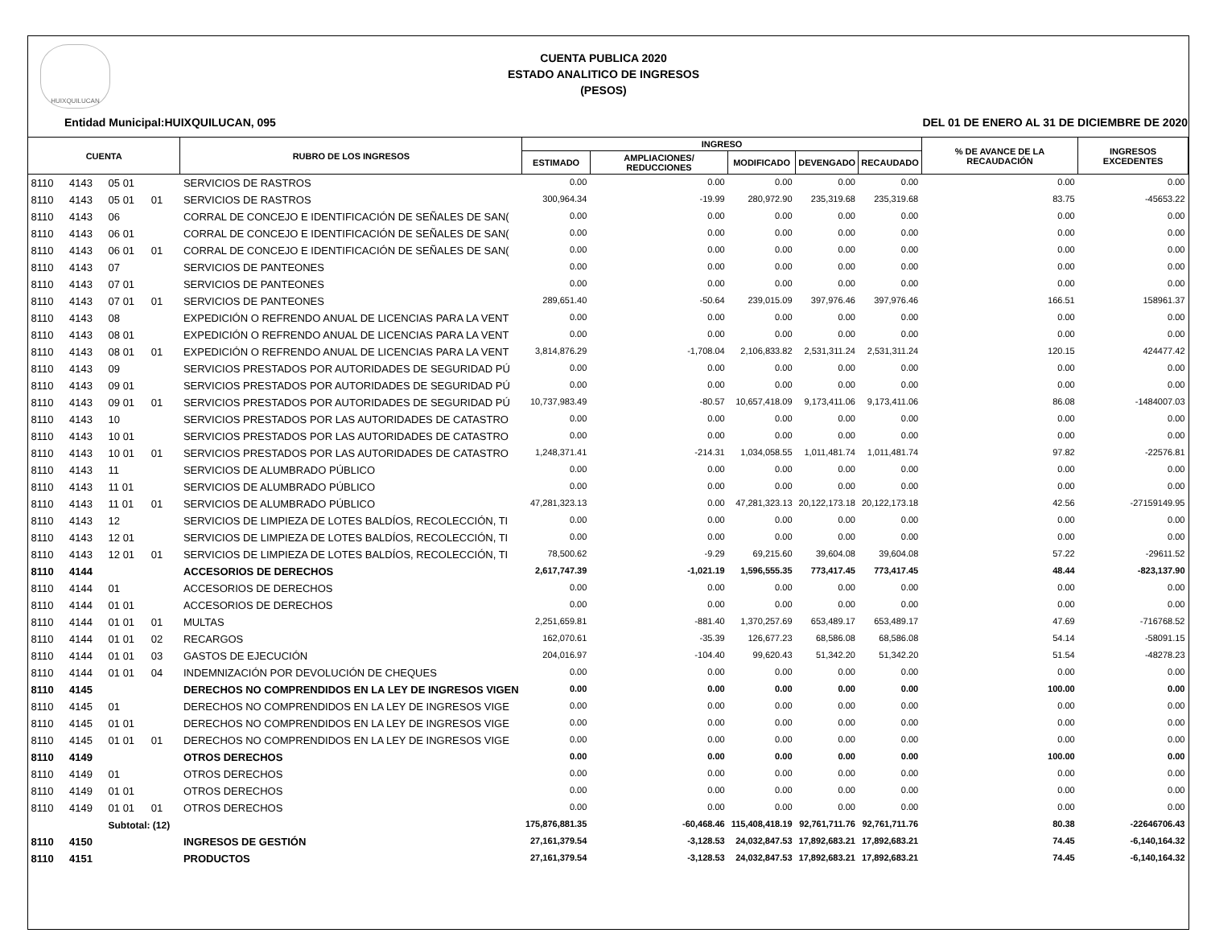HUIXQUILUCAN
CUENTA PUBLICA 2020
ESTADO ANALITICO DE INGRESOS
(PESOS)
Entidad Municipal:HUIXQUILUCAN, 095 DEL 01 DE ENERO AL 31 DE DICIEMBRE DE 2020
| CUENTA | | | | | RUBRO DE LOS INGRESOS | INGRESO | | | | | % DE AVANCE DE LA RECAUDACIÓN | INGRESOS EXCEDENTES |
| --- | --- | --- | --- | --- | --- | --- | --- | --- | --- | --- | --- | --- |
| | | | | | | ESTIMADO | AMPLIACIONES/ REDUCCIONES | MODIFICADO | DEVENGADO | RECAUDADO | | |
| 8110 | 4143 | 05 01 | | | SERVICIOS DE RASTROS | 0.00 | 0.00 | 0.00 | 0.00 | 0.00 | 0.00 | 0.00 |
| 8110 | 4143 | 05 01 | 01 | | SERVICIOS DE RASTROS | 300,964.34 | -19.99 | 280,972.90 | 235,319.68 | 235,319.68 | 83.75 | -45653.22 |
| 8110 | 4143 | 06 | | | CORRAL DE CONCEJO E IDENTIFICACIÓN DE SEÑALES DE SAN( | 0.00 | 0.00 | 0.00 | 0.00 | 0.00 | 0.00 | 0.00 |
| 8110 | 4143 | 06 01 | | | CORRAL DE CONCEJO E IDENTIFICACIÓN DE SEÑALES DE SAN( | 0.00 | 0.00 | 0.00 | 0.00 | 0.00 | 0.00 | 0.00 |
| 8110 | 4143 | 06 01 | 01 | | CORRAL DE CONCEJO E IDENTIFICACIÓN DE SEÑALES DE SAN( | 0.00 | 0.00 | 0.00 | 0.00 | 0.00 | 0.00 | 0.00 |
| 8110 | 4143 | 07 | | | SERVICIOS DE PANTEONES | 0.00 | 0.00 | 0.00 | 0.00 | 0.00 | 0.00 | 0.00 |
| 8110 | 4143 | 07 01 | | | SERVICIOS DE PANTEONES | 0.00 | 0.00 | 0.00 | 0.00 | 0.00 | 0.00 | 0.00 |
| 8110 | 4143 | 07 01 | 01 | | SERVICIOS DE PANTEONES | 289,651.40 | -50.64 | 239,015.09 | 397,976.46 | 397,976.46 | 166.51 | 158961.37 |
| 8110 | 4143 | 08 | | | EXPEDICIÓN O REFRENDO ANUAL DE LICENCIAS PARA LA VENT | 0.00 | 0.00 | 0.00 | 0.00 | 0.00 | 0.00 | 0.00 |
| 8110 | 4143 | 08 01 | | | EXPEDICIÓN O REFRENDO ANUAL DE LICENCIAS PARA LA VENT | 0.00 | 0.00 | 0.00 | 0.00 | 0.00 | 0.00 | 0.00 |
| 8110 | 4143 | 08 01 | 01 | | EXPEDICIÓN O REFRENDO ANUAL DE LICENCIAS PARA LA VENT | 3,814,876.29 | -1,708.04 | 2,106,833.82 | 2,531,311.24 | 2,531,311.24 | 120.15 | 424477.42 |
| 8110 | 4143 | 09 | | | SERVICIOS PRESTADOS POR AUTORIDADES DE SEGURIDAD PÚ | 0.00 | 0.00 | 0.00 | 0.00 | 0.00 | 0.00 | 0.00 |
| 8110 | 4143 | 09 01 | | | SERVICIOS PRESTADOS POR AUTORIDADES DE SEGURIDAD PÚ | 0.00 | 0.00 | 0.00 | 0.00 | 0.00 | 0.00 | 0.00 |
| 8110 | 4143 | 09 01 | 01 | | SERVICIOS PRESTADOS POR AUTORIDADES DE SEGURIDAD PÚ | 10,737,983.49 | -80.57 | 10,657,418.09 | 9,173,411.06 | 9,173,411.06 | 86.08 | -1484007.03 |
| 8110 | 4143 | 10 | | | SERVICIOS PRESTADOS POR LAS AUTORIDADES DE CATASTRO | 0.00 | 0.00 | 0.00 | 0.00 | 0.00 | 0.00 | 0.00 |
| 8110 | 4143 | 10 01 | | | SERVICIOS PRESTADOS POR LAS AUTORIDADES DE CATASTRO | 0.00 | 0.00 | 0.00 | 0.00 | 0.00 | 0.00 | 0.00 |
| 8110 | 4143 | 10 01 | 01 | | SERVICIOS PRESTADOS POR LAS AUTORIDADES DE CATASTRO | 1,248,371.41 | -214.31 | 1,034,058.55 | 1,011,481.74 | 1,011,481.74 | 97.82 | -22576.81 |
| 8110 | 4143 | 11 | | | SERVICIOS DE ALUMBRADO PÚBLICO | 0.00 | 0.00 | 0.00 | 0.00 | 0.00 | 0.00 | 0.00 |
| 8110 | 4143 | 11 01 | | | SERVICIOS DE ALUMBRADO PÚBLICO | 0.00 | 0.00 | 0.00 | 0.00 | 0.00 | 0.00 | 0.00 |
| 8110 | 4143 | 11 01 | 01 | | SERVICIOS DE ALUMBRADO PÚBLICO | 47,281,323.13 | 0.00 | 47,281,323.13 | 20,122,173.18 | 20,122,173.18 | 42.56 | -27159149.95 |
| 8110 | 4143 | 12 | | | SERVICIOS DE LIMPIEZA DE LOTES BALDÍOS, RECOLECCIÓN, TI | 0.00 | 0.00 | 0.00 | 0.00 | 0.00 | 0.00 | 0.00 |
| 8110 | 4143 | 12 01 | | | SERVICIOS DE LIMPIEZA DE LOTES BALDÍOS, RECOLECCIÓN, TI | 0.00 | 0.00 | 0.00 | 0.00 | 0.00 | 0.00 | 0.00 |
| 8110 | 4143 | 12 01 | 01 | | SERVICIOS DE LIMPIEZA DE LOTES BALDÍOS, RECOLECCIÓN, TI | 78,500.62 | -9.29 | 69,215.60 | 39,604.08 | 39,604.08 | 57.22 | -29611.52 |
| 8110 | 4144 | | | | ACCESORIOS DE DERECHOS | 2,617,747.39 | -1,021.19 | 1,596,555.35 | 773,417.45 | 773,417.45 | 48.44 | -823,137.90 |
| 8110 | 4144 | 01 | | | ACCESORIOS DE DERECHOS | 0.00 | 0.00 | 0.00 | 0.00 | 0.00 | 0.00 | 0.00 |
| 8110 | 4144 | 01 01 | | | ACCESORIOS DE DERECHOS | 0.00 | 0.00 | 0.00 | 0.00 | 0.00 | 0.00 | 0.00 |
| 8110 | 4144 | 01 01 | 01 | | MULTAS | 2,251,659.81 | -881.40 | 1,370,257.69 | 653,489.17 | 653,489.17 | 47.69 | -716768.52 |
| 8110 | 4144 | 01 01 | 02 | | RECARGOS | 162,070.61 | -35.39 | 126,677.23 | 68,586.08 | 68,586.08 | 54.14 | -58091.15 |
| 8110 | 4144 | 01 01 | 03 | | GASTOS DE EJECUCIÓN | 204,016.97 | -104.40 | 99,620.43 | 51,342.20 | 51,342.20 | 51.54 | -48278.23 |
| 8110 | 4144 | 01 01 | 04 | | INDEMNIZACIÓN POR DEVOLUCIÓN DE CHEQUES | 0.00 | 0.00 | 0.00 | 0.00 | 0.00 | 0.00 | 0.00 |
| 8110 | 4145 | | | | DERECHOS NO COMPRENDIDOS EN LA LEY DE INGRESOS VIGEN | 0.00 | 0.00 | 0.00 | 0.00 | 0.00 | 100.00 | 0.00 |
| 8110 | 4145 | 01 | | | DERECHOS NO COMPRENDIDOS EN LA LEY DE INGRESOS VIGE | 0.00 | 0.00 | 0.00 | 0.00 | 0.00 | 0.00 | 0.00 |
| 8110 | 4145 | 01 01 | | | DERECHOS NO COMPRENDIDOS EN LA LEY DE INGRESOS VIGE | 0.00 | 0.00 | 0.00 | 0.00 | 0.00 | 0.00 | 0.00 |
| 8110 | 4145 | 01 01 | 01 | | DERECHOS NO COMPRENDIDOS EN LA LEY DE INGRESOS VIGE | 0.00 | 0.00 | 0.00 | 0.00 | 0.00 | 0.00 | 0.00 |
| 8110 | 4149 | | | | OTROS DERECHOS | 0.00 | 0.00 | 0.00 | 0.00 | 0.00 | 100.00 | 0.00 |
| 8110 | 4149 | 01 | | | OTROS DERECHOS | 0.00 | 0.00 | 0.00 | 0.00 | 0.00 | 0.00 | 0.00 |
| 8110 | 4149 | 01 01 | | | OTROS DERECHOS | 0.00 | 0.00 | 0.00 | 0.00 | 0.00 | 0.00 | 0.00 |
| 8110 | 4149 | 01 01 | 01 | | OTROS DERECHOS | 0.00 | 0.00 | 0.00 | 0.00 | 0.00 | 0.00 | 0.00 |
| Subtotal: (12) | | | | | | 175,876,881.35 | -60,468.46 | 115,408,418.19 | 92,761,711.76 | 92,761,711.76 | 80.38 | -22646706.43 |
| 8110 | 4150 | | | | INGRESOS DE GESTIÓN | 27,161,379.54 | -3,128.53 | 24,032,847.53 | 17,892,683.21 | 17,892,683.21 | 74.45 | -6,140,164.32 |
| 8110 | 4151 | | | | PRODUCTOS | 27,161,379.54 | -3,128.53 | 24,032,847.53 | 17,892,683.21 | 17,892,683.21 | 74.45 | -6,140,164.32 |